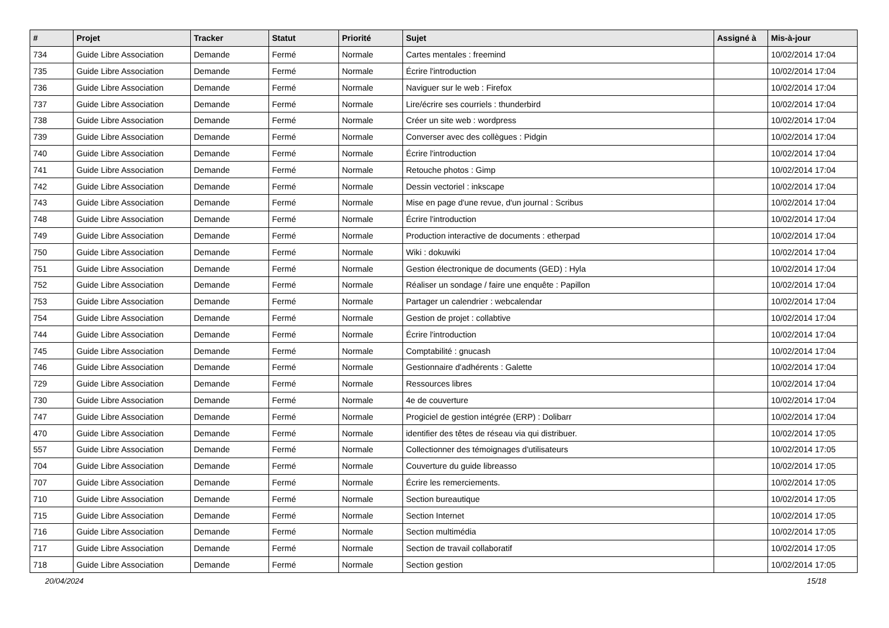| # | Projet | Tracker | Statut | Priorité | Sujet | Assigné à | Mis-à-jour |
| --- | --- | --- | --- | --- | --- | --- | --- |
| 734 | Guide Libre Association | Demande | Fermé | Normale | Cartes mentales : freemind | | 10/02/2014 17:04 |
| 735 | Guide Libre Association | Demande | Fermé | Normale | Écrire l'introduction | | 10/02/2014 17:04 |
| 736 | Guide Libre Association | Demande | Fermé | Normale | Naviguer sur le web : Firefox | | 10/02/2014 17:04 |
| 737 | Guide Libre Association | Demande | Fermé | Normale | Lire/écrire ses courriels : thunderbird | | 10/02/2014 17:04 |
| 738 | Guide Libre Association | Demande | Fermé | Normale | Créer un site web : wordpress | | 10/02/2014 17:04 |
| 739 | Guide Libre Association | Demande | Fermé | Normale | Converser avec des collègues : Pidgin | | 10/02/2014 17:04 |
| 740 | Guide Libre Association | Demande | Fermé | Normale | Écrire l'introduction | | 10/02/2014 17:04 |
| 741 | Guide Libre Association | Demande | Fermé | Normale | Retouche photos : Gimp | | 10/02/2014 17:04 |
| 742 | Guide Libre Association | Demande | Fermé | Normale | Dessin vectoriel : inkscape | | 10/02/2014 17:04 |
| 743 | Guide Libre Association | Demande | Fermé | Normale | Mise en page d'une revue, d'un journal : Scribus | | 10/02/2014 17:04 |
| 748 | Guide Libre Association | Demande | Fermé | Normale | Écrire l'introduction | | 10/02/2014 17:04 |
| 749 | Guide Libre Association | Demande | Fermé | Normale | Production interactive de documents : etherpad | | 10/02/2014 17:04 |
| 750 | Guide Libre Association | Demande | Fermé | Normale | Wiki : dokuwiki | | 10/02/2014 17:04 |
| 751 | Guide Libre Association | Demande | Fermé | Normale | Gestion électronique de documents (GED) : Hyla | | 10/02/2014 17:04 |
| 752 | Guide Libre Association | Demande | Fermé | Normale | Réaliser un sondage / faire une enquête : Papillon | | 10/02/2014 17:04 |
| 753 | Guide Libre Association | Demande | Fermé | Normale | Partager un calendrier : webcalendar | | 10/02/2014 17:04 |
| 754 | Guide Libre Association | Demande | Fermé | Normale | Gestion de projet : collabtive | | 10/02/2014 17:04 |
| 744 | Guide Libre Association | Demande | Fermé | Normale | Écrire l'introduction | | 10/02/2014 17:04 |
| 745 | Guide Libre Association | Demande | Fermé | Normale | Comptabilité : gnucash | | 10/02/2014 17:04 |
| 746 | Guide Libre Association | Demande | Fermé | Normale | Gestionnaire d'adhérents : Galette | | 10/02/2014 17:04 |
| 729 | Guide Libre Association | Demande | Fermé | Normale | Ressources libres | | 10/02/2014 17:04 |
| 730 | Guide Libre Association | Demande | Fermé | Normale | 4e de couverture | | 10/02/2014 17:04 |
| 747 | Guide Libre Association | Demande | Fermé | Normale | Progiciel de gestion intégrée (ERP) : Dolibarr | | 10/02/2014 17:04 |
| 470 | Guide Libre Association | Demande | Fermé | Normale | identifier des têtes de réseau via qui distribuer. | | 10/02/2014 17:05 |
| 557 | Guide Libre Association | Demande | Fermé | Normale | Collectionner des témoignages d'utilisateurs | | 10/02/2014 17:05 |
| 704 | Guide Libre Association | Demande | Fermé | Normale | Couverture du guide libreasso | | 10/02/2014 17:05 |
| 707 | Guide Libre Association | Demande | Fermé | Normale | Écrire les remerciements. | | 10/02/2014 17:05 |
| 710 | Guide Libre Association | Demande | Fermé | Normale | Section bureautique | | 10/02/2014 17:05 |
| 715 | Guide Libre Association | Demande | Fermé | Normale | Section Internet | | 10/02/2014 17:05 |
| 716 | Guide Libre Association | Demande | Fermé | Normale | Section multimédia | | 10/02/2014 17:05 |
| 717 | Guide Libre Association | Demande | Fermé | Normale | Section de travail collaboratif | | 10/02/2014 17:05 |
| 718 | Guide Libre Association | Demande | Fermé | Normale | Section gestion | | 10/02/2014 17:05 |
20/04/2024 15/18